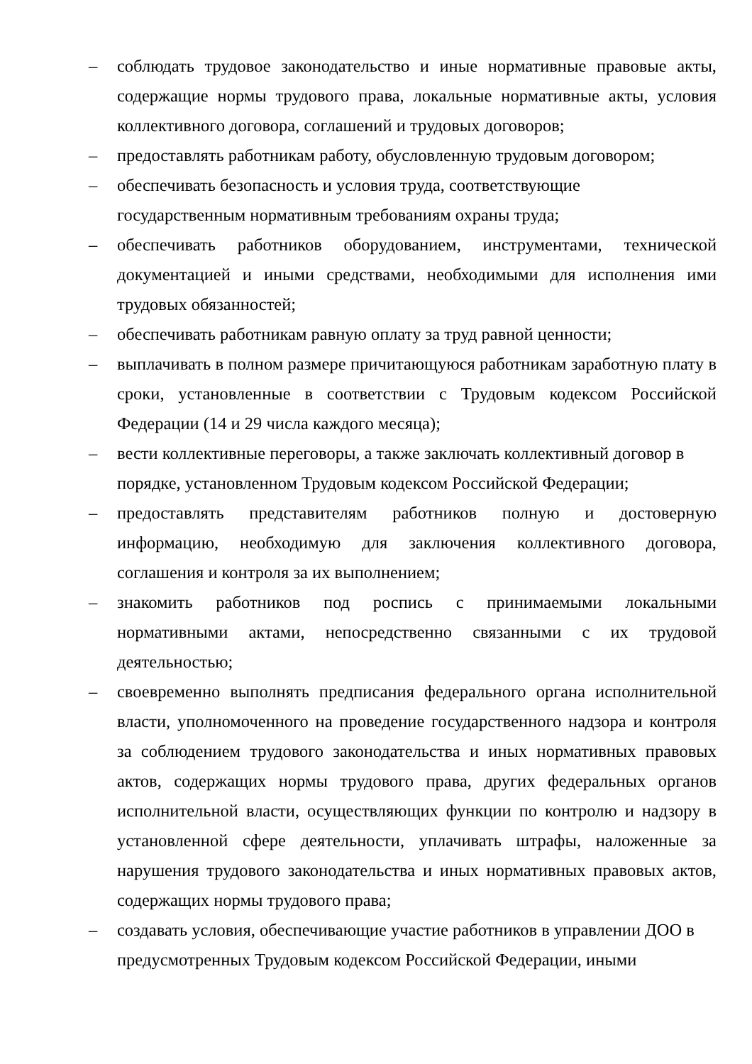– соблюдать трудовое законодательство и иные нормативные правовые акты, содержащие нормы трудового права, локальные нормативные акты, условия коллективного договора, соглашений и трудовых договоров;
– предоставлять работникам работу, обусловленную трудовым договором;
– обеспечивать безопасность и условия труда, соответствующие
государственным нормативным требованиям охраны труда;
– обеспечивать работников оборудованием, инструментами, технической документацией и иными средствами, необходимыми для исполнения ими трудовых обязанностей;
– обеспечивать работникам равную оплату за труд равной ценности;
– выплачивать в полном размере причитающуюся работникам заработную плату в сроки, установленные в соответствии с Трудовым кодексом Российской Федерации (14 и 29 числа каждого месяца);
– вести коллективные переговоры, а также заключать коллективный договор в порядке, установленном Трудовым кодексом Российской Федерации;
– предоставлять представителям работников полную и достоверную информацию, необходимую для заключения коллективного договора, соглашения и контроля за их выполнением;
– знакомить работников под роспись с принимаемыми локальными нормативными актами, непосредственно связанными с их трудовой деятельностью;
– своевременно выполнять предписания федерального органа исполнительной власти, уполномоченного на проведение государственного надзора и контроля за соблюдением трудового законодательства и иных нормативных правовых актов, содержащих нормы трудового права, других федеральных органов исполнительной власти, осуществляющих функции по контролю и надзору в установленной сфере деятельности, уплачивать штрафы, наложенные за нарушения трудового законодательства и иных нормативных правовых актов, содержащих нормы трудового права;
– создавать условия, обеспечивающие участие работников в управлении ДОО в предусмотренных Трудовым кодексом Российской Федерации, иными